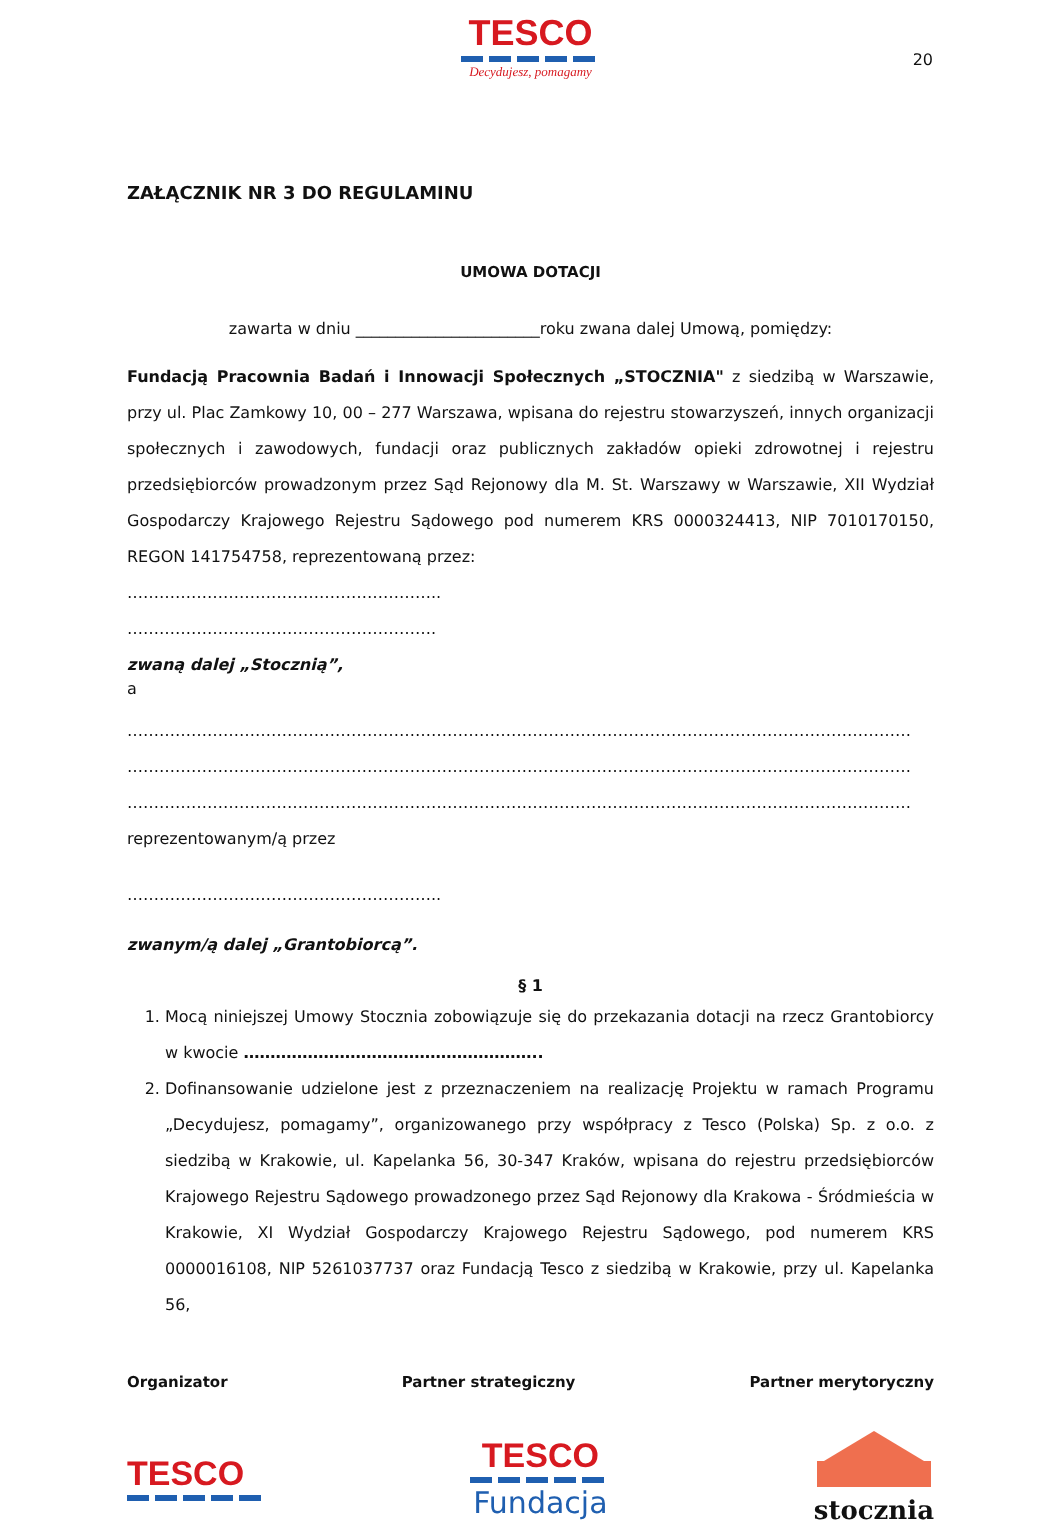TESCO
Decydujesz, pomagamy
20
ZAŁĄCZNIK NR 3 DO REGULAMINU
UMOWA DOTACJI
zawarta w dniu _______________________roku zwana dalej Umową, pomiędzy:
Fundacją Pracownia Badań i Innowacji Społecznych „STOCZNIA" z siedzibą w Warszawie, przy ul. Plac Zamkowy 10, 00 – 277 Warszawa, wpisana do rejestru stowarzyszeń, innych organizacji społecznych i zawodowych, fundacji oraz publicznych zakładów opieki zdrowotnej i rejestru przedsiębiorców prowadzonym przez Sąd Rejonowy dla M. St. Warszawy w Warszawie, XII Wydział Gospodarczy Krajowego Rejestru Sądowego pod numerem KRS 0000324413, NIP 7010170150, REGON 141754758, reprezentowaną przez:
…………………………………………………..
………………………………………………….
zwaną dalej „Stocznią”,
a
…………………………………………………………………………………………………………………………………
…………………………………………………………………………………………………………………………………
…………………………………………………………………………………………………………………………………
reprezentowanym/ą przez
…………………………………………………..
zwanym/ą dalej „Grantobiorcą”.
§ 1
1. Mocą niniejszej Umowy Stocznia zobowiązuje się do przekazania dotacji na rzecz Grantobiorcy w kwocie ………………………………………………..
2. Dofinansowanie udzielone jest z przeznaczeniem na realizację Projektu w ramach Programu „Decydujesz, pomagamy”, organizowanego przy współpracy z Tesco (Polska) Sp. z o.o. z siedzibą w Krakowie, ul. Kapelanka 56, 30-347 Kraków, wpisana do rejestru przedsiębiorców Krajowego Rejestru Sądowego prowadzonego przez Sąd Rejonowy dla Krakowa - Śródmieścia w Krakowie, XI Wydział Gospodarczy Krajowego Rejestru Sądowego, pod numerem KRS 0000016108, NIP 5261037737 oraz Fundacją Tesco z siedzibą w Krakowie, przy ul. Kapelanka 56,
Organizator Partner strategiczny Partner merytoryczny
TESCO
TESCO
Fundacja
stocznia